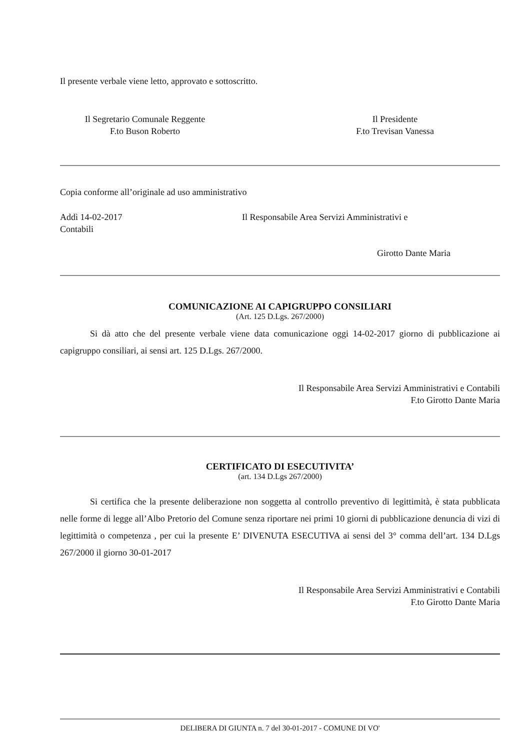Il presente verbale viene letto, approvato e sottoscritto.
Il Segretario Comunale Reggente
F.to Buson Roberto
Il Presidente
F.to Trevisan Vanessa
Copia conforme all’originale ad uso amministrativo
Addì 14-02-2017 Il Responsabile Area Servizi Amministrativi e
Contabili
Girotto Dante Maria
COMUNICAZIONE AI CAPIGRUPPO CONSILIARI
(Art. 125 D.Lgs. 267/2000)
Si dà atto che del presente verbale viene data comunicazione oggi 14-02-2017 giorno di pubblicazione ai capigruppo consiliari, ai sensi art. 125 D.Lgs. 267/2000.
Il Responsabile Area Servizi Amministrativi e Contabili
F.to Girotto Dante Maria
CERTIFICATO DI ESECUTIVITA’
(art. 134 D.Lgs 267/2000)
Si certifica che la presente deliberazione non soggetta al controllo preventivo di legittimità, è stata pubblicata nelle forme di legge all’Albo Pretorio del Comune senza riportare nei primi 10 giorni di pubblicazione denuncia di vizi di legittimità o competenza , per cui la presente E’ DIVENUTA ESECUTIVA ai sensi del 3° comma dell’art. 134 D.Lgs 267/2000 il giorno 30-01-2017
Il Responsabile Area Servizi Amministrativi e Contabili
F.to Girotto Dante Maria
DELIBERA DI GIUNTA n. 7 del 30-01-2017 - COMUNE DI VO'